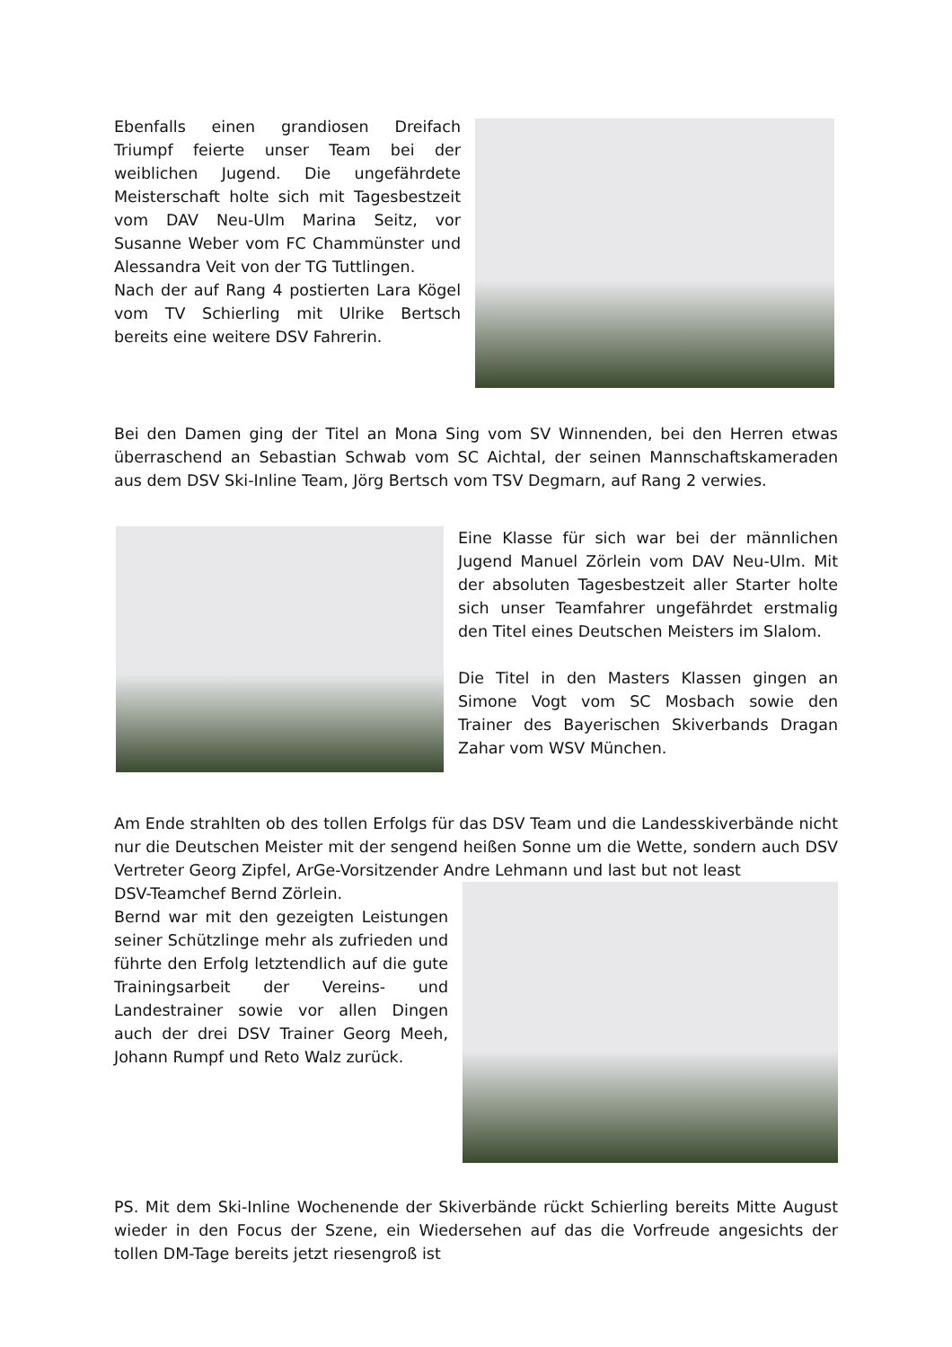Ebenfalls einen grandiosen Dreifach Triumpf feierte unser Team bei der weiblichen Jugend. Die ungefährdete Meisterschaft holte sich mit Tagesbestzeit vom DAV Neu-Ulm Marina Seitz, vor Susanne Weber vom FC Chammünster und Alessandra Veit von der TG Tuttlingen.
Nach der auf Rang 4 postierten Lara Kögel vom TV Schierling mit Ulrike Bertsch bereits eine weitere DSV Fahrerin.
Bei den Damen ging der Titel an Mona Sing vom SV Winnenden, bei den Herren etwas überraschend an Sebastian Schwab vom SC Aichtal, der seinen Mannschaftskameraden aus dem DSV Ski-Inline Team, Jörg Bertsch vom TSV Degmarn, auf Rang 2 verwies.
Eine Klasse für sich war bei der männlichen Jugend Manuel Zörlein vom DAV Neu-Ulm. Mit der absoluten Tagesbestzeit aller Starter holte sich unser Teamfahrer ungefährdet erstmalig den Titel eines Deutschen Meisters im Slalom.
Die Titel in den Masters Klassen gingen an Simone Vogt vom SC Mosbach sowie den Trainer des Bayerischen Skiverbands Dragan Zahar vom WSV München.
Am Ende strahlten ob des tollen Erfolgs für das DSV Team und die Landesskiverbände nicht nur die Deutschen Meister mit der sengend heißen Sonne um die Wette, sondern auch DSV Vertreter Georg Zipfel, ArGe-Vorsitzender Andre Lehmann und last but not least
DSV-Teamchef Bernd Zörlein.
Bernd war mit den gezeigten Leistungen seiner Schützlinge mehr als zufrieden und führte den Erfolg letztendlich auf die gute Trainingsarbeit der Vereins- und Landestrainer sowie vor allen Dingen auch der drei DSV Trainer Georg Meeh, Johann Rumpf und Reto Walz zurück.
PS. Mit dem Ski-Inline Wochenende der Skiverbände rückt Schierling bereits Mitte August wieder in den Focus der Szene, ein Wiedersehen auf das die Vorfreude angesichts der tollen DM-Tage bereits jetzt riesengroß ist